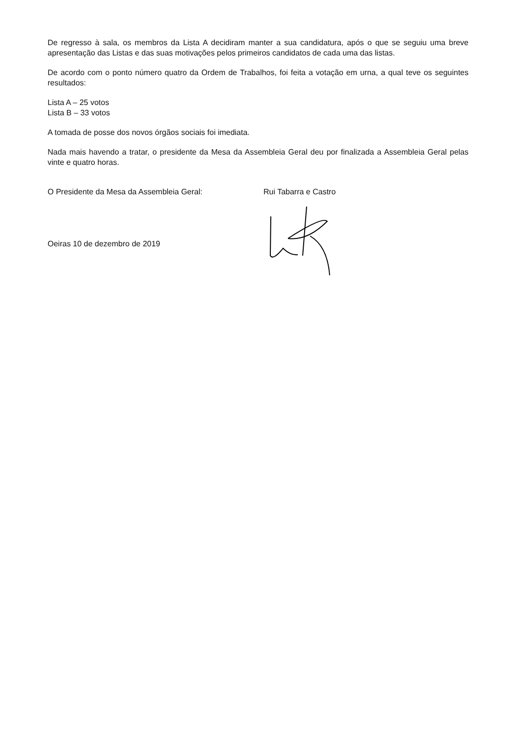De regresso à sala, os membros da Lista A decidiram manter a sua candidatura, após o que se seguiu uma breve apresentação das Listas e das suas motivações pelos primeiros candidatos de cada uma das listas.
De acordo com o ponto número quatro da Ordem de Trabalhos, foi feita a votação em urna, a qual teve os seguintes resultados:
Lista A – 25 votos
Lista B – 33 votos
A tomada de posse dos novos órgãos sociais foi imediata.
Nada mais havendo a tratar, o presidente da Mesa da Assembleia Geral deu por finalizada a Assembleia Geral pelas vinte e quatro horas.
O Presidente da Mesa da Assembleia Geral: Rui Tabarra e Castro
Oeiras 10 de dezembro de 2019